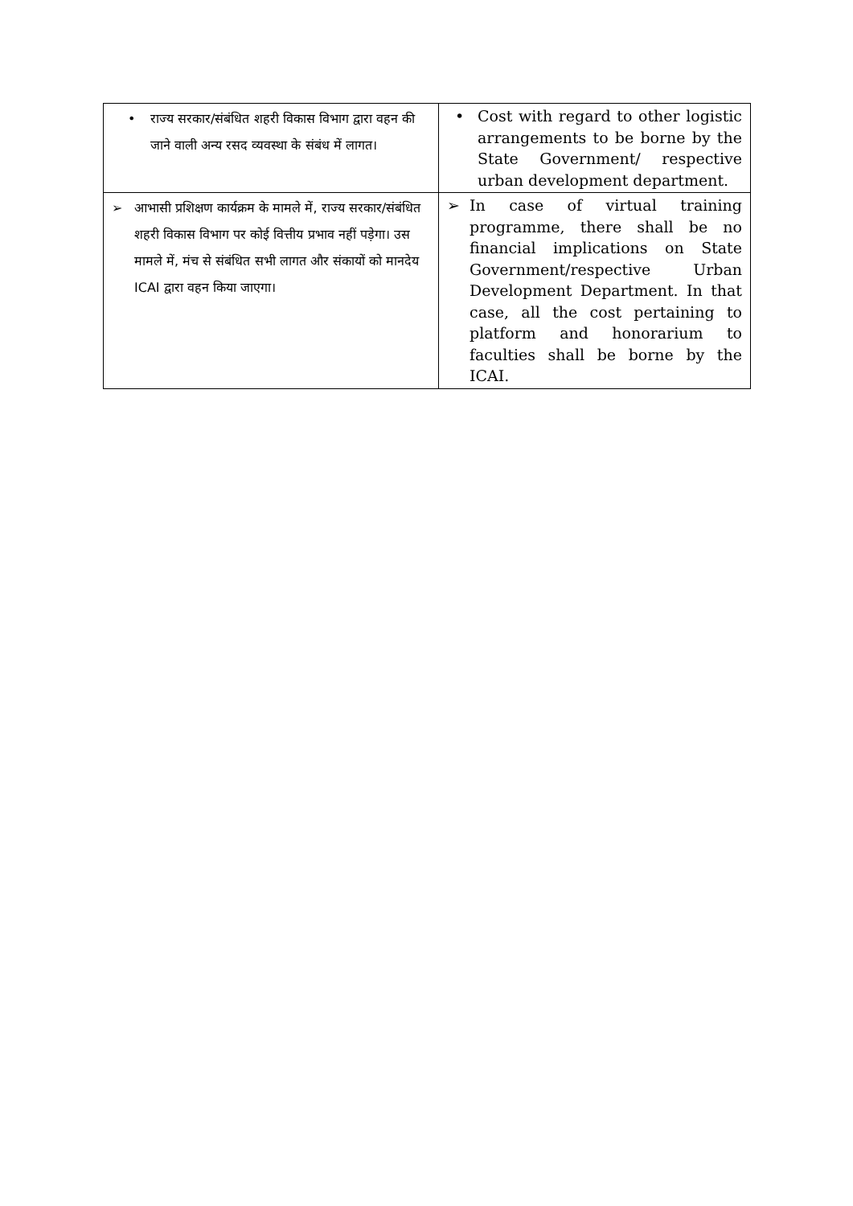| • राज्य सरकार/संबंधित शहरी विकास विभाग द्वारा वहन की जाने वाली अन्य रसद व्यवस्था के संबंध में लागत। | • Cost with regard to other logistic arrangements to be borne by the State Government/ respective urban development department. |
| ➢ आभासी प्रशिक्षण कार्यक्रम के मामले में, राज्य सरकार/संबंधित शहरी विकास विभाग पर कोई वित्तीय प्रभाव नहीं पड़ेगा। उस मामले में, मंच से संबंधित सभी लागत और संकायों को मानदेय ICAI द्वारा वहन किया जाएगा। | ➢ In case of virtual training programme, there shall be no financial implications on State Government/respective Urban Development Department. In that case, all the cost pertaining to platform and honorarium to faculties shall be borne by the ICAI. |